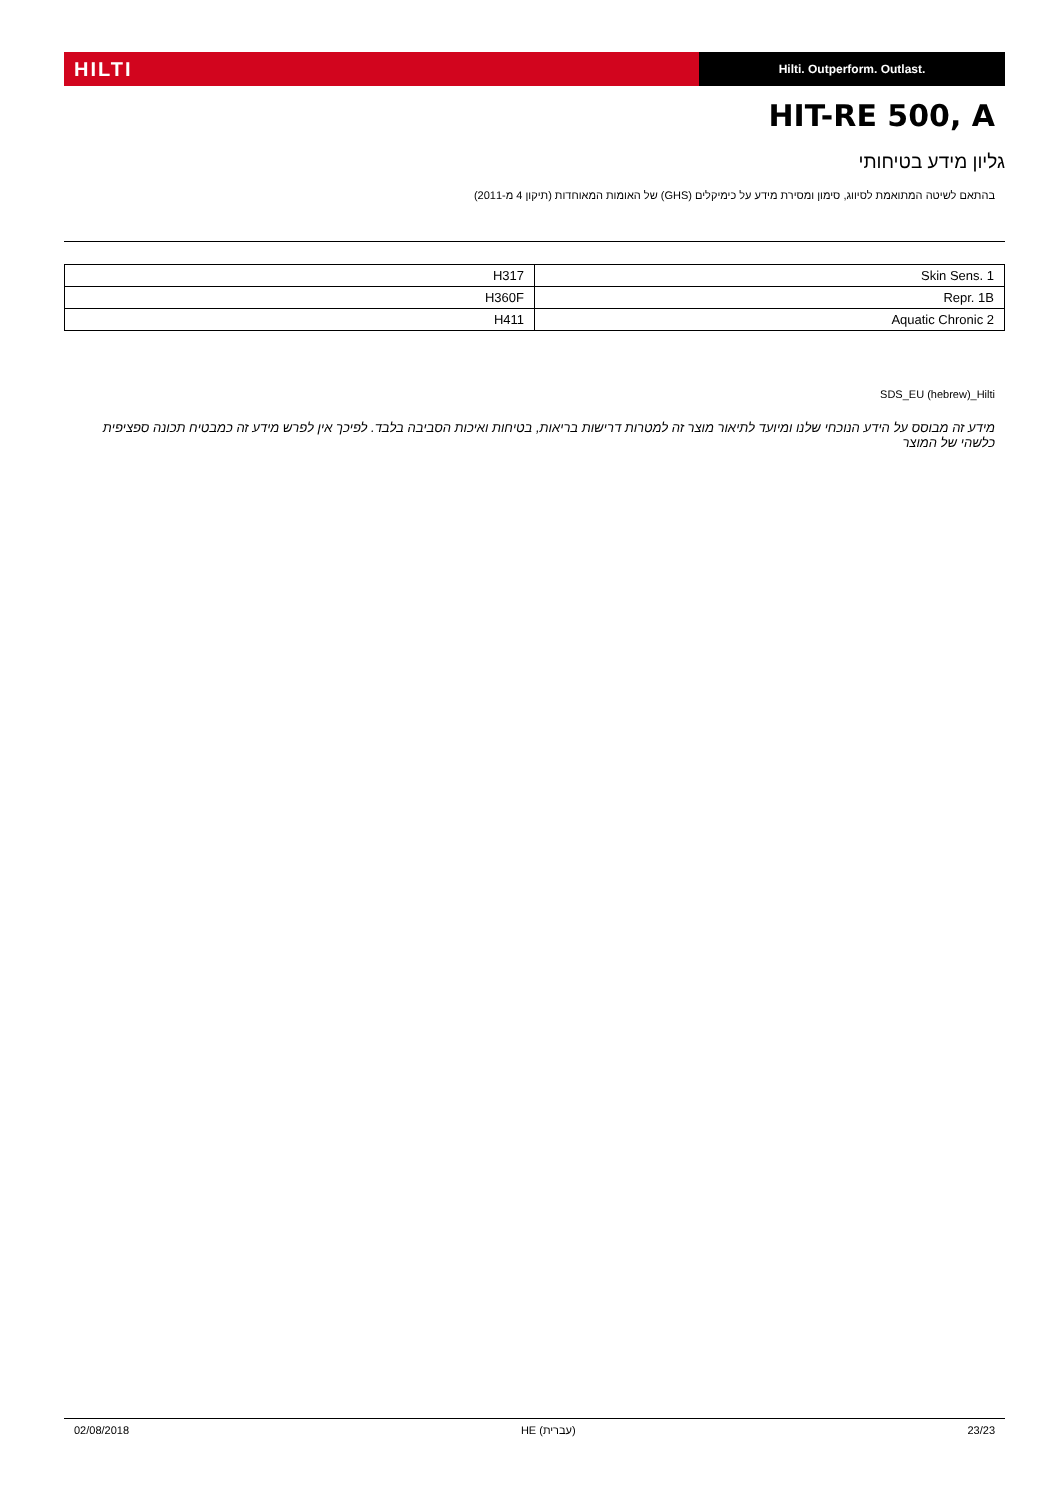HILTI
Hilti. Outperform. Outlast.
HIT-RE 500, A
גליון מידע בטיחותי
בהתאם לשיטה המתואמת לסיווג, סימון ומסירת מידע על כימיקלים (GHS) של האומות המאוחדות (תיקון 4 מ-2011)
| Skin Sens. 1 | H317 |
| Repr. 1B | H360F |
| Aquatic Chronic 2 | H411 |
SDS_EU (hebrew)_Hilti
מידע זה מבוסס על הידע הנוכחי שלנו ומיועד לתיאור מוצר זה למטרות דרישות בריאות, בטיחות ואיכות הסביבה בלבד. לפיכך אין לפרש מידע זה כמבטיח תכונה ספציפית כלשהי של המוצר
02/08/2018 HE (עברית) 23/23